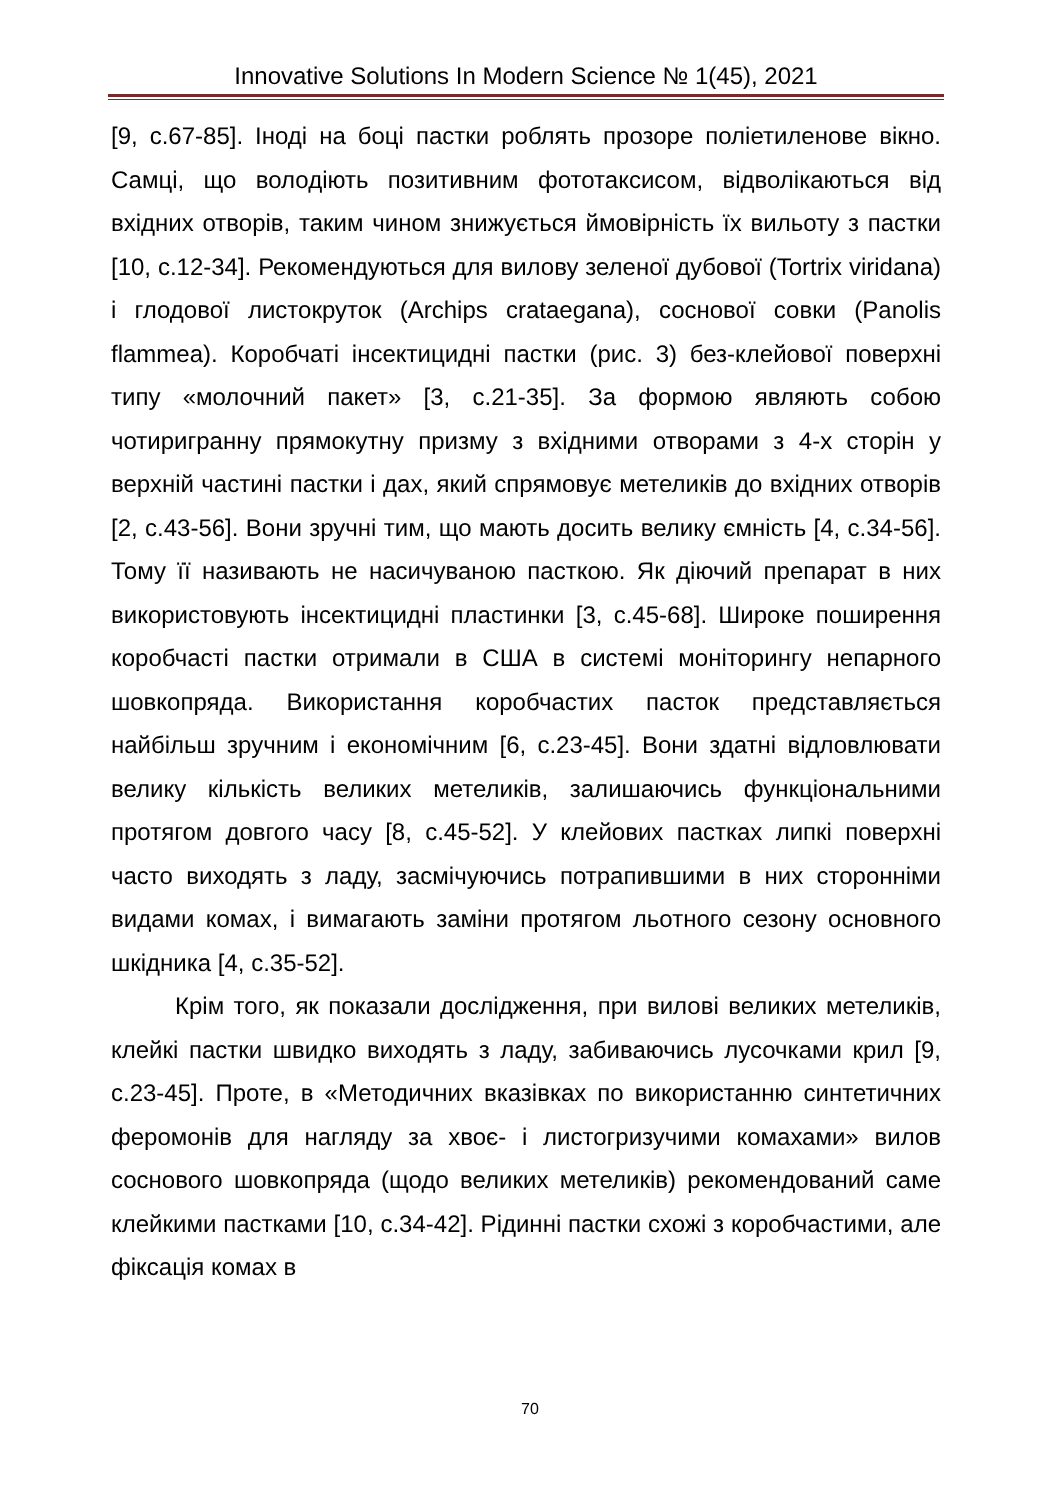Innovative Solutions In Modern Science № 1(45), 2021
[9, с.67-85]. Іноді на боці пастки роблять прозоре поліетиленове вікно. Самці, що володіють позитивним фототаксисом, відволікаються від вхідних отворів, таким чином знижується ймовірність їх вильоту з пастки [10, с.12-34]. Рекомендуються для вилову зеленої дубової (Tortrix viridana) і глодової листокруток (Archips crataegana), соснової совки (Panolis flammea). Коробчаті інсектицидні пастки (рис. 3) без-клейової поверхні типу «молочний пакет» [3, с.21-35]. За формою являють собою чотиригранну прямокутну призму з вхідними отворами з 4-х сторін у верхній частині пастки і дах, який спрямовує метеликів до вхідних отворів [2, с.43-56]. Вони зручні тим, що мають досить велику ємність [4, с.34-56]. Тому її називають не насичуваною пасткою. Як діючий препарат в них використовують інсектицидні пластинки [3, с.45-68]. Широке поширення коробчасті пастки отримали в США в системі моніторингу непарного шовкопряда. Використання коробчастих пасток представляється найбільш зручним і економічним [6, с.23-45]. Вони здатні відловлювати велику кількість великих метеликів, залишаючись функціональними протягом довгого часу [8, с.45-52]. У клейових пастках липкі поверхні часто виходять з ладу, засмічуючись потрапившими в них сторонніми видами комах, і вимагають заміни протягом льотного сезону основного шкідника [4, с.35-52].
Крім того, як показали дослідження, при вилові великих метеликів, клейкі пастки швидко виходять з ладу, забиваючись лусочками крил [9, с.23-45]. Проте, в «Методичних вказівках по використанню синтетичних феромонів для нагляду за хвоє- і листогризучими комахами» вилов соснового шовкопряда (щодо великих метеликів) рекомендований саме клейкими пастками [10, с.34-42]. Рідинні пастки схожі з коробчастими, але фіксація комах в
70